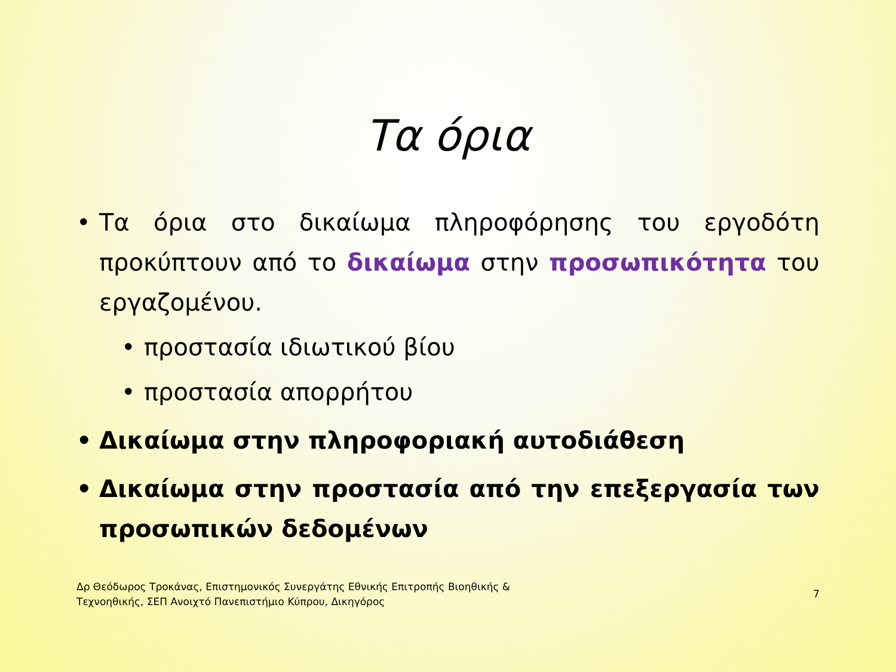Τα όρια
• Τα όρια στο δικαίωμα πληροφόρησης του εργοδότη προκύπτουν από το δικαίωμα στην προσωπικότητα του εργαζομένου.
• προστασία ιδιωτικού βίου
• προστασία απορρήτου
• Δικαίωμα στην πληροφοριακή αυτοδιάθεση
• Δικαίωμα στην προστασία από την επεξεργασία των προσωπικών δεδομένων
Δρ Θεόδωρος Τροκάνας, Επιστημονικός Συνεργάτης Εθνικής Επιτροπής Βιοηθικής &
Τεχνοηθικής, ΣΕΠ Ανοιχτό Πανεπιστήμιο Κύπρου, Δικηγόρος
7